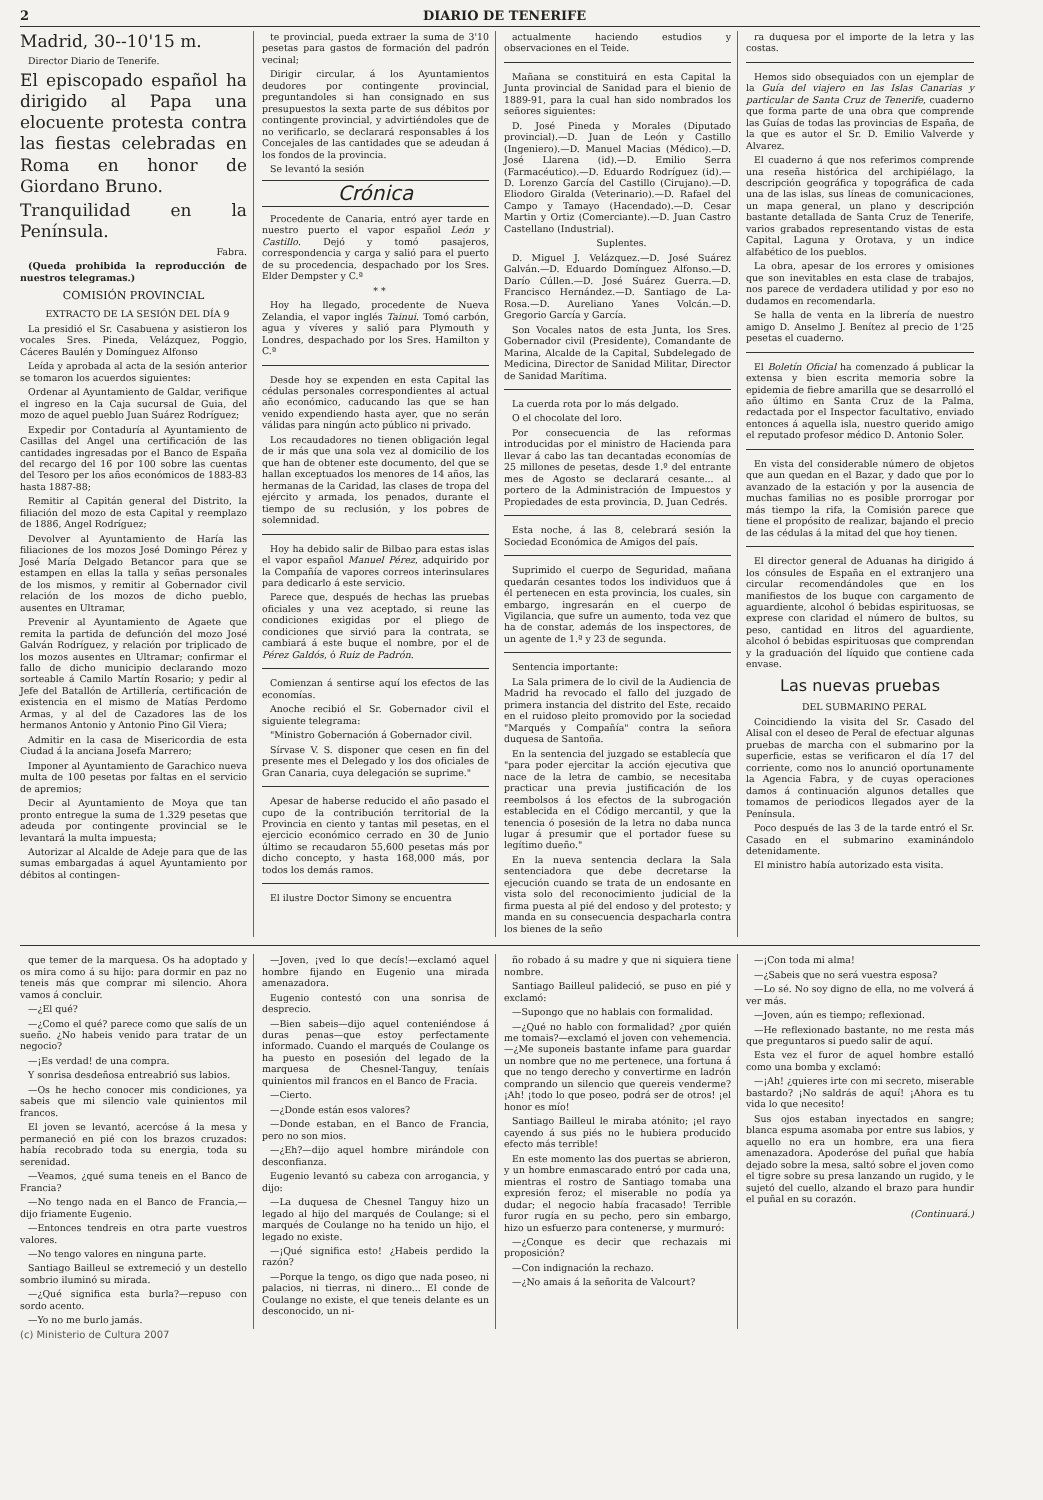2 DIARIO DE TENERIFE
Madrid, 30--10'15 m.
Director Diario de Tenerife.
El episcopado español ha dirigido al Papa una elocuente protesta contra las fiestas celebradas en Roma en honor de Giordano Bruno.
Tranquilidad en la Península.
Fabra.
(Queda prohibida la reproducción de nuestros telegramas.)
COMISIÓN PROVINCIAL
EXTRACTO DE LA SESIÓN DEL DÍA 9
La presidió el Sr. Casabuena y asistieron los vocales Sres. Pineda, Velázquez, Poggio, Cáceres Baulén y Domínguez Alfonso
Leída y aprobada al acta de la sesión anterior se tomaron los acuerdos siguientes:
Ordenar al Ayuntamiento de Galdar, verifique el ingreso en la Caja sucursal de Guia, del mozo de aquel pueblo Juan Suárez Rodríguez;
Expedir por Contaduría al Ayuntamiento de Casillas del Angel una certificación de las cantidades ingresadas por el Banco de España del recargo del 16 por 100 sobre las cuentas del Tesoro per los años económicos de 1883-83 hasta 1887-88;
Remitir al Capitán general del Distrito, la filiación del mozo de esta Capital y reemplazo de 1886, Angel Rodríguez;
Devolver al Ayuntamiento de Haría las filiaciones de los mozos José Domingo Pérez y José María Delgado Betancor para que se estampen en ellas la talla y señas personales de los mismos, y remitir al Gobernador civil relación de los mozos de dicho pueblo, ausentes en Ultramar,
Prevenir al Ayuntamiento de Agaete que remita la partida de defunción del mozo José Galván Rodríguez, y relación por triplicado de los mozos ausentes en Ultramar; confirmar el fallo de dicho municipio declarando mozo sorteable á Camilo Martín Rosario; y pedir al Jefe del Batallón de Artillería, certificación de existencia en el mismo de Matías Perdomo Armas, y al del de Cazadores las de los hermanos Antonio y Antonio Pino Gil Viera;
Admitir en la casa de Misericordia de esta Ciudad á la anciana Josefa Marrero;
Imponer al Ayuntamiento de Garachico nueva multa de 100 pesetas por faltas en el servicio de apremios;
Decir al Ayuntamiento de Moya que tan pronto entregue la suma de 1.329 pesetas que adeuda por contingente provincial se le levantará la multa impuesta;
Autorizar al Alcalde de Adeje para que de las sumas embargadas á aquel Ayuntamiento por débitos al contingen-
te provincial, pueda extraer la suma de 3'10 pesetas para gastos de formación del padrón vecinal;
Dirigir circular, á los Ayuntamientos deudores por contingente provincial, preguntandoles si han consignado en sus presupuestos la sexta parte de sus débitos por contingente provincial, y advirtiéndoles que de no verificarlo, se declarará responsables á los Concejales de las cantidades que se adeudan á los fondos de la provincia.
Se levantó la sesión
Crónica
Procedente de Canaria, entró ayer tarde en nuestro puerto el vapor español León y Castillo. Dejó y tomó pasajeros, correspondencia y carga y salió para el puerto de su procedencia, despachado por los Sres. Elder Dempster y C.ª
* *
Hoy ha llegado, procedente de Nueva Zelandia, el vapor inglés Tainui. Tomó carbón, agua y víveres y salió para Plymouth y Londres, despachado por los Sres. Hamilton y C.ª
Desde hoy se expenden en esta Capital las cédulas personales correspondientes al actual año económico, caducando las que se han venido expendiendo hasta ayer, que no serán válidas para ningún acto público ni privado.
Los recaudadores no tienen obligación legal de ir más que una sola vez al domicilio de los que han de obtener este documento, del que se hallan exceptuados los menores de 14 años, las hermanas de la Caridad, las clases de tropa del ejército y armada, los penados, durante el tiempo de su reclusión, y los pobres de solemnidad.
Hoy ha debido salir de Bilbao para estas islas el vapor español Manuel Pérez, adquirido por la Compañía de vapores correos interinsulares para dedicarlo á este servicio.
Parece que, después de hechas las pruebas oficiales y una vez aceptado, si reune las condiciones exigidas por el pliego de condiciones que sirvió para la contrata, se cambiará á este buque el nombre, por el de Pérez Galdós, ó Ruiz de Padrón.
Comienzan á sentirse aquí los efectos de las economías.
Anoche recibió el Sr. Gobernador civil el siguiente telegrama:
"Ministro Gobernación á Gobernador civil.
Sírvase V. S. disponer que cesen en fin del presente mes el Delegado y los dos oficiales de Gran Canaria, cuya delegación se suprime."
Apesar de haberse reducido el año pasado el cupo de la contribución territorial de la Provincia en ciento y tantas mil pesetas, en el ejercicio económico cerrado en 30 de Junio último se recaudaron 55,600 pesetas más por dicho concepto, y hasta 168,000 más, por todos los demás ramos.
El ilustre Doctor Simony se encuentra
actualmente haciendo estudios y observaciones en el Teide.
Mañana se constituirá en esta Capital la Junta provincial de Sanidad para el bienio de 1889-91, para la cual han sido nombrados los señores siguientes:
D. José Pineda y Morales (Diputado provincial).—D. Juan de León y Castillo (Ingeniero).—D. Manuel Macias (Médico).—D. José Llarena (id).—D. Emilio Serra (Farmacéutico).—D. Eduardo Rodríguez (id).—D. Lorenzo García del Castillo (Cirujano).—D. Eliodoro Giralda (Veterinario).—D. Rafael del Campo y Tamayo (Hacendado).—D. Cesar Martin y Ortiz (Comerciante).—D. Juan Castro Castellano (Industrial).
Suplentes.
D. Miguel J. Velázquez.—D. José Suárez Galván.—D. Eduardo Domínguez Alfonso.—D. Darío Cúllen.—D. José Suárez Guerra.—D. Francisco Hernández.—D. Santiago de La-Rosa.—D. Aureliano Yanes Volcán.—D. Gregorio García y García.
Son Vocales natos de esta Junta, los Sres. Gobernador civil (Presidente), Comandante de Marina, Alcalde de la Capital, Subdelegado de Medicina, Director de Sanidad Militar, Director de Sanidad Marítima.
La cuerda rota por lo más delgado.
O el chocolate del loro.
Por consecuencia de las reformas introducidas por el ministro de Hacienda para llevar á cabo las tan decantadas economías de 25 millones de pesetas, desde 1.º del entrante mes de Agosto se declarará cesante... al portero de la Administración de Impuestos y Propiedades de esta provincia, D. Juan Cedrés.
Esta noche, á las 8, celebrará sesión la Sociedad Económica de Amigos del país.
Suprimido el cuerpo de Seguridad, mañana quedarán cesantes todos los individuos que á él pertenecen en esta provincia, los cuales, sin embargo, ingresarán en el cuerpo de Vigilancia, que sufre un aumento, toda vez que ha de constar, además de los inspectores, de un agente de 1.ª y 23 de segunda.
Sentencia importante:
La Sala primera de lo civil de la Audiencia de Madrid ha revocado el fallo del juzgado de primera instancia del distrito del Este, recaido en el ruidoso pleito promovido por la sociedad "Marqués y Compañía" contra la señora duquesa de Santoña.
En la sentencia del juzgado se establecía que "para poder ejercitar la acción ejecutiva que nace de la letra de cambio, se necesitaba practicar una previa justificación de los reembolsos á los efectos de la subrogación establecida en el Código mercantil, y que la tenencia ó posesión de la letra no daba nunca lugar á presumir que el portador fuese su legítimo dueño."
En la nueva sentencia declara la Sala sentenciadora que debe decretarse la ejecución cuando se trata de un endosante en vista solo del reconocimiento judicial de la firma puesta al pié del endoso y del protesto; y manda en su consecuencia despacharla contra los bienes de la seño
ra duquesa por el importe de la letra y las costas.
Hemos sido obsequiados con un ejemplar de la Guía del viajero en las Islas Canarias y particular de Santa Cruz de Tenerife, cuaderno que forma parte de una obra que comprende las Guías de todas las provincias de España, de la que es autor el Sr. D. Emilio Valverde y Alvarez.
El cuaderno á que nos referimos comprende una reseña histórica del archipiélago, la descripción geográfica y topográfica de cada una de las islas, sus líneas de comunicaciones, un mapa general, un plano y descripción bastante detallada de Santa Cruz de Tenerife, varios grabados representando vistas de esta Capital, Laguna y Orotava, y un indice alfabético de los pueblos.
La obra, apesar de los errores y omisiones que son inevitables en esta clase de trabajos, nos parece de verdadera utilidad y por eso no dudamos en recomendarla.
Se halla de venta en la librería de nuestro amigo D. Anselmo J. Benítez al precio de 1'25 pesetas el cuaderno.
El Boletín Oficial ha comenzado á publicar la extensa y bien escrita memoria sobre la epidemia de fiebre amarilla que se desarrolló el año último en Santa Cruz de la Palma, redactada por el Inspector facultativo, enviado entonces á aquella isla, nuestro querido amigo el reputado profesor médico D. Antonio Soler.
En vista del considerable número de objetos que aun quedan en el Bazar, y dado que por lo avanzado de la estación y por la ausencia de muchas familias no es posible prorrogar por más tiempo la rifa, la Comisión parece que tiene el propósito de realizar, bajando el precio de las cédulas á la mitad del que hoy tienen.
El director general de Aduanas ha dirigido á los cónsules de España en el extranjero una circular recomendándoles que en los manifiestos de los buque con cargamento de aguardiente, alcohol ó bebidas espirituosas, se exprese con claridad el número de bultos, su peso, cantidad en litros del aguardiente, alcohol ó bebidas espirituosas que comprendan y la graduación del líquido que contiene cada envase.
Las nuevas pruebas
DEL SUBMARINO PERAL
Coincidiendo la visita del Sr. Casado del Alisal con el deseo de Peral de efectuar algunas pruebas de marcha con el submarino por la superficie, estas se verificaron el día 17 del corriente, como nos lo anunció oportunamente la Agencia Fabra, y de cuyas operaciones damos á continuación algunos detalles que tomamos de periodicos llegados ayer de la Península.
Poco después de las 3 de la tarde entró el Sr. Casado en el submarino examinándolo detenidamente.
El ministro había autorizado esta visita.
que temer de la marquesa. Os ha adoptado y os mira como á su hijo: para dormir en paz no teneis más que comprar mi silencio. Ahora vamos á concluir.
—¿El qué?
—¿Como el qué? parece como que salís de un sueño. ¿No habeis venido para tratar de un negocio?
—¡Es verdad! de una compra.
Y sonrisa desdeñosa entreabrió sus labios.
—Os he hecho conocer mis condiciones, ya sabeis que mi silencio vale quinientos mil francos.
El joven se levantó, acercóse á la mesa y permaneció en pié con los brazos cruzados: había recobrado toda su energia, toda su serenidad.
—Veamos, ¿qué suma teneis en el Banco de Francia?
—No tengo nada en el Banco de Francia,—dijo friamente Eugenio.
—Entonces tendreis en otra parte vuestros valores.
—No tengo valores en ninguna parte.
Santiago Bailleul se extremeció y un destello sombrio iluminó su mirada.
—¿Qué significa esta burla?—repuso con sordo acento.
—Yo no me burlo jamás.
—Joven, ¡ved lo que decís!—exclamó aquel hombre fijando en Eugenio una mirada amenazadora.
Eugenio contestó con una sonrisa de desprecio.
—Bien sabeis—dijo aquel conteniéndose á duras penas—que estoy perfectamente informado. Cuando el marqués de Coulange os ha puesto en posesión del legado de la marquesa de Chesnel-Tanguy, teníais quinientos mil francos en el Banco de Fracia.
—Cierto.
—¿Donde están esos valores?
—Donde estaban, en el Banco de Francia, pero no son mios.
—¿Eh?—dijo aquel hombre mirándole con desconfianza.
Eugenio levantó su cabeza con arrogancia, y dijo:
—La duquesa de Chesnel Tanguy hizo un legado al hijo del marqués de Coulange; si el marqués de Coulange no ha tenido un hijo, el legado no existe.
—¡Qué significa esto! ¿Habeis perdido la razón?
—Porque la tengo, os digo que nada poseo, ni palacios, ni tierras, ni dinero... El conde de Coulange no existe, el que teneis delante es un desconocido, un ni-
ño robado á su madre y que ni siquiera tiene nombre.
Santiago Bailleul palideció, se puso en pié y exclamó:
—Supongo que no hablais con formalidad.
—¿Qué no hablo con formalidad? ¿por quién me tomais?—exclamó el joven con vehemencia.—¿Me suponeis bastante infame para guardar un nombre que no me pertenece, una fortuna á que no tengo derecho y convertirme en ladrón comprando un silencio que quereis venderme? ¡Ah! ¡todo lo que poseo, podrá ser de otros! ¡el honor es mío!
Santiago Bailleul le miraba atónito; ¡el rayo cayendo á sus piés no le hubiera producido efecto más terrible!
En este momento las dos puertas se abrieron, y un hombre enmascarado entró por cada una, mientras el rostro de Santiago tomaba una expresión feroz; el miserable no podía ya dudar; el negocio había fracasado! Terrible furor rugía en su pecho, pero sin embargo, hizo un esfuerzo para contenerse, y murmuró:
—¿Conque es decir que rechazais mi proposición?
—Con indignación la rechazo.
—¿No amais á la señorita de Valcourt?
—¡Con toda mi alma!
—¿Sabeis que no será vuestra esposa?
—Lo sé. No soy digno de ella, no me volverá á ver más.
—Joven, aún es tiempo; reflexionad.
—He reflexionado bastante, no me resta más que preguntaros si puedo salir de aquí.
Esta vez el furor de aquel hombre estalló como una bomba y exclamó:
—¡Ah! ¿quieres irte con mi secreto, miserable bastardo? ¡No saldrás de aquí! ¡Ahora es tu vida lo que necesito!
Sus ojos estaban inyectados en sangre; blanca espuma asomaba por entre sus labios, y aquello no era un hombre, era una fiera amenazadora. Apoderóse del puñal que había dejado sobre la mesa, saltó sobre el joven como el tigre sobre su presa lanzando un rugido, y le sujetó del cuello, alzando el brazo para hundir el puñal en su corazón.
(Continuará.)
(c) Ministerio de Cultura 2007